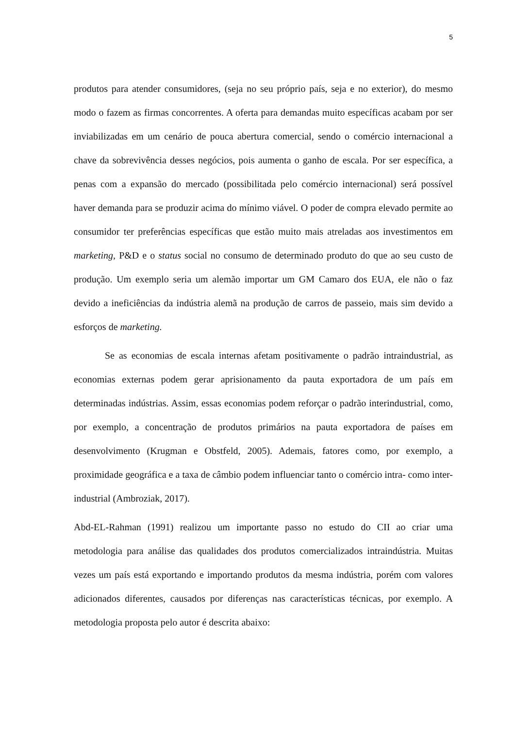5
produtos para atender consumidores, (seja no seu próprio país, seja e no exterior), do mesmo modo o fazem as firmas concorrentes. A oferta para demandas muito específicas acabam por ser inviabilizadas em um cenário de pouca abertura comercial, sendo o comércio internacional a chave da sobrevivência desses negócios, pois aumenta o ganho de escala. Por ser específica, a penas com a expansão do mercado (possibilitada pelo comércio internacional) será possível haver demanda para se produzir acima do mínimo viável. O poder de compra elevado permite ao consumidor ter preferências específicas que estão muito mais atreladas aos investimentos em marketing, P&D e o status social no consumo de determinado produto do que ao seu custo de produção. Um exemplo seria um alemão importar um GM Camaro dos EUA, ele não o faz devido a ineficiências da indústria alemã na produção de carros de passeio, mais sim devido a esforços de marketing.
Se as economias de escala internas afetam positivamente o padrão intraindustrial, as economias externas podem gerar aprisionamento da pauta exportadora de um país em determinadas indústrias. Assim, essas economias podem reforçar o padrão interindustrial, como, por exemplo, a concentração de produtos primários na pauta exportadora de países em desenvolvimento (Krugman e Obstfeld, 2005). Ademais, fatores como, por exemplo, a proximidade geográfica e a taxa de câmbio podem influenciar tanto o comércio intra- como inter- industrial (Ambroziak, 2017).
Abd-EL-Rahman (1991) realizou um importante passo no estudo do CII ao criar uma metodologia para análise das qualidades dos produtos comercializados intraindústria. Muitas vezes um país está exportando e importando produtos da mesma indústria, porém com valores adicionados diferentes, causados por diferenças nas características técnicas, por exemplo. A metodologia proposta pelo autor é descrita abaixo: